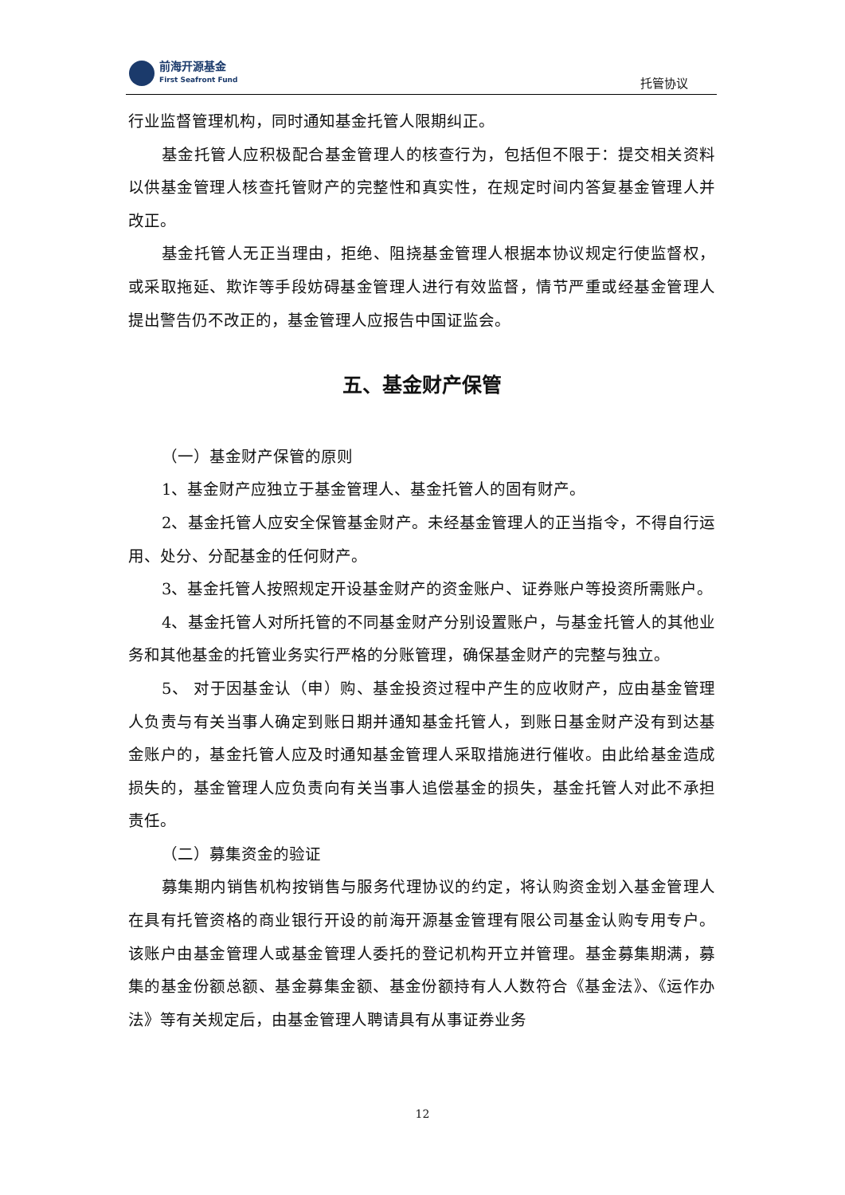前海开源基金
First Seafront Fund
托管协议
行业监督管理机构，同时通知基金托管人限期纠正。
基金托管人应积极配合基金管理人的核查行为，包括但不限于：提交相关资料以供基金管理人核查托管财产的完整性和真实性，在规定时间内答复基金管理人并改正。
基金托管人无正当理由，拒绝、阻挠基金管理人根据本协议规定行使监督权，或采取拖延、欺诈等手段妨碍基金管理人进行有效监督，情节严重或经基金管理人提出警告仍不改正的，基金管理人应报告中国证监会。
五、基金财产保管
（一）基金财产保管的原则
1、基金财产应独立于基金管理人、基金托管人的固有财产。
2、基金托管人应安全保管基金财产。未经基金管理人的正当指令，不得自行运用、处分、分配基金的任何财产。
3、基金托管人按照规定开设基金财产的资金账户、证券账户等投资所需账户。
4、基金托管人对所托管的不同基金财产分别设置账户，与基金托管人的其他业务和其他基金的托管业务实行严格的分账管理，确保基金财产的完整与独立。
5、 对于因基金认（申）购、基金投资过程中产生的应收财产，应由基金管理人负责与有关当事人确定到账日期并通知基金托管人，到账日基金财产没有到达基金账户的，基金托管人应及时通知基金管理人采取措施进行催收。由此给基金造成损失的，基金管理人应负责向有关当事人追偿基金的损失，基金托管人对此不承担责任。
（二）募集资金的验证
募集期内销售机构按销售与服务代理协议的约定，将认购资金划入基金管理人在具有托管资格的商业银行开设的前海开源基金管理有限公司基金认购专用专户。该账户由基金管理人或基金管理人委托的登记机构开立并管理。基金募集期满，募集的基金份额总额、基金募集金额、基金份额持有人人数符合《基金法》、《运作办法》等有关规定后，由基金管理人聘请具有从事证券业务
12